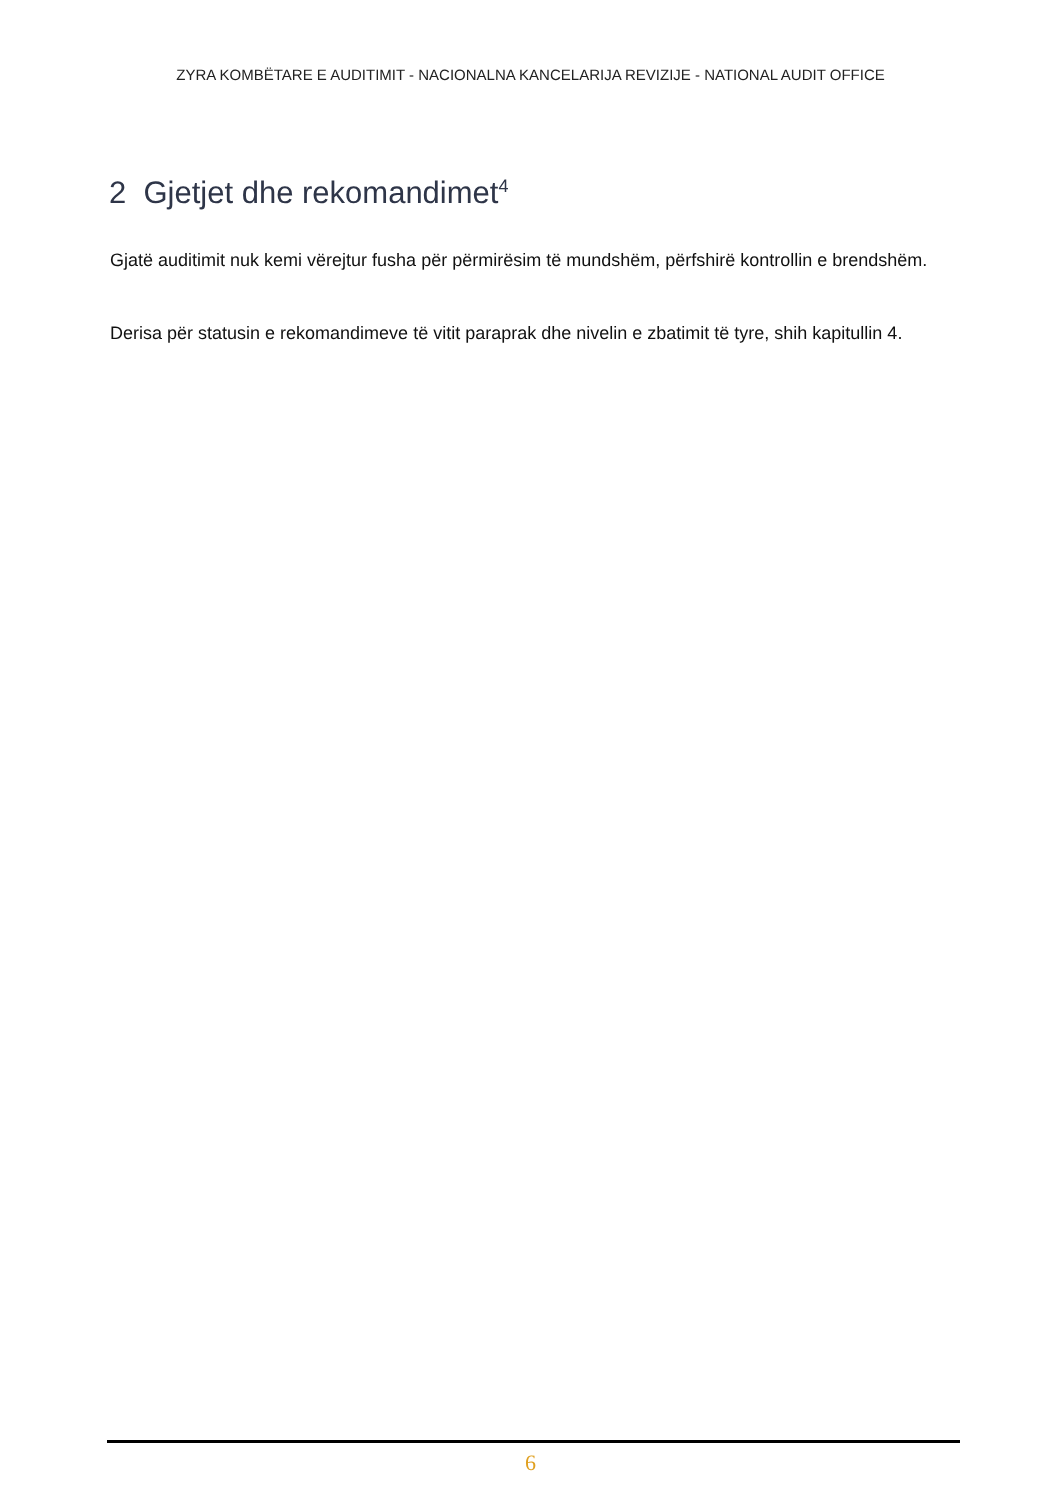ZYRA KOMBËTARE E AUDITIMIT - NACIONALNA KANCELARIJA REVIZIJE - NATIONAL AUDIT OFFICE
2 Gjetjet dhe rekomandimet<sup>4</sup>
Gjatë auditimit nuk kemi vërejtur fusha për përmirësim të mundshëm, përfshirë kontrollin e brendshëm.
Derisa për statusin e rekomandimeve të vitit paraprak dhe nivelin e zbatimit të tyre, shih kapitullin 4.
6